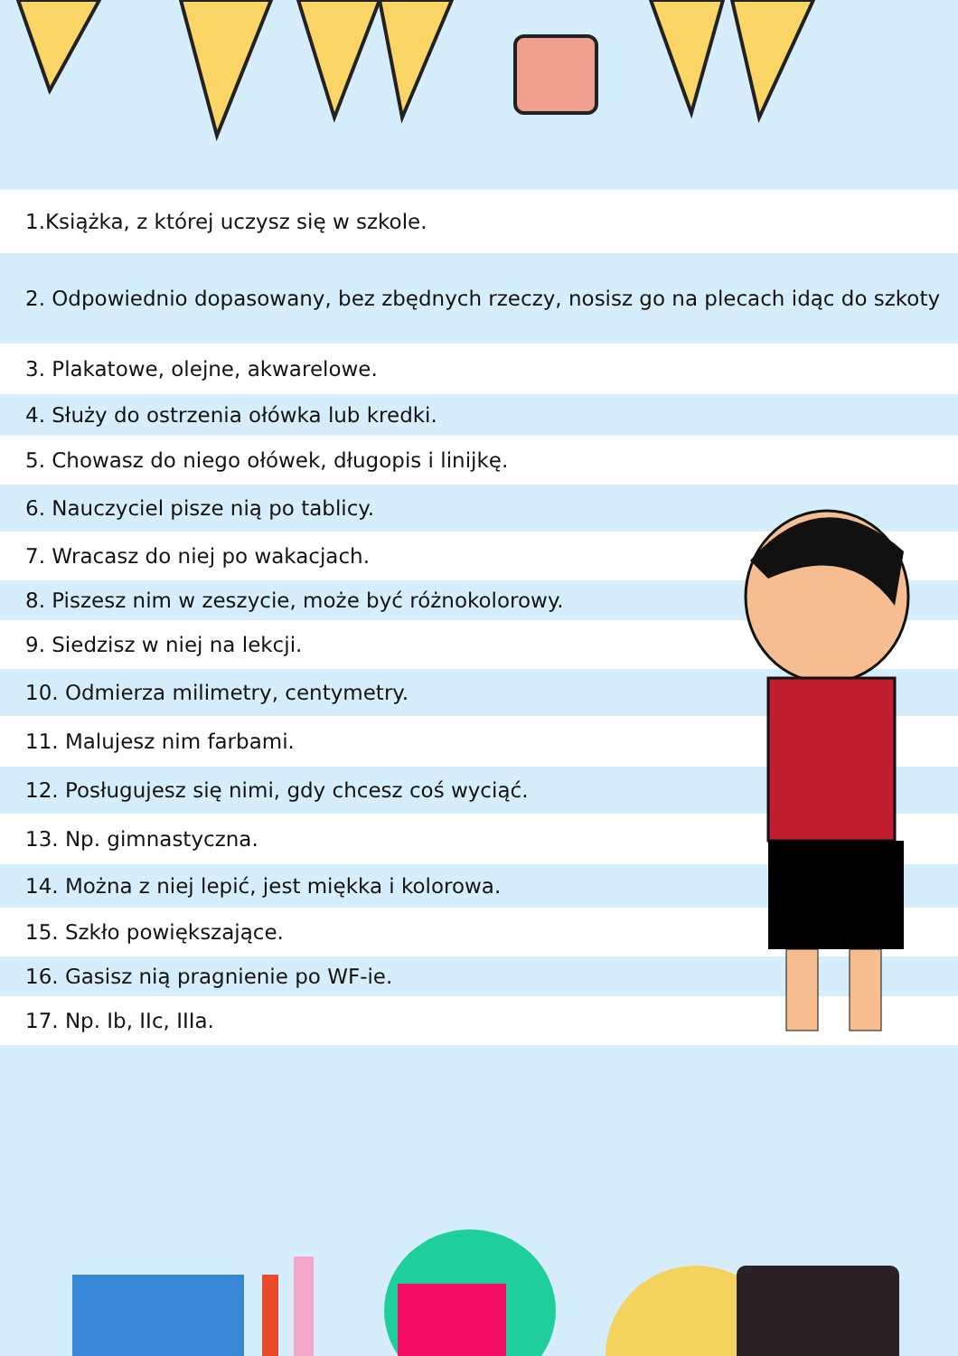1.Książka, z której uczysz się w szkole.
2. Odpowiednio dopasowany, bez zbędnych rzeczy, nosisz go na plecach idąc do szkoty
3. Plakatowe, olejne, akwarelowe.
4. Służy do ostrzenia ołówka lub kredki.
5. Chowasz do niego ołówek, długopis i linijkę.
6. Nauczyciel pisze nią po tablicy.
7. Wracasz do niej po wakacjach.
8. Piszesz nim w zeszycie, może być różnokolorowy.
9. Siedzisz w niej na lekcji.
10. Odmierza milimetry, centymetry.
11. Malujesz nim farbami.
12. Posługujesz się nimi, gdy chcesz coś wyciąć.
13. Np. gimnastyczna.
14. Można z niej lepić, jest miękka i kolorowa.
15. Szkło powiększające.
16. Gasisz nią pragnienie po WF-ie.
17. Np. Ib, IIc, IIIa.